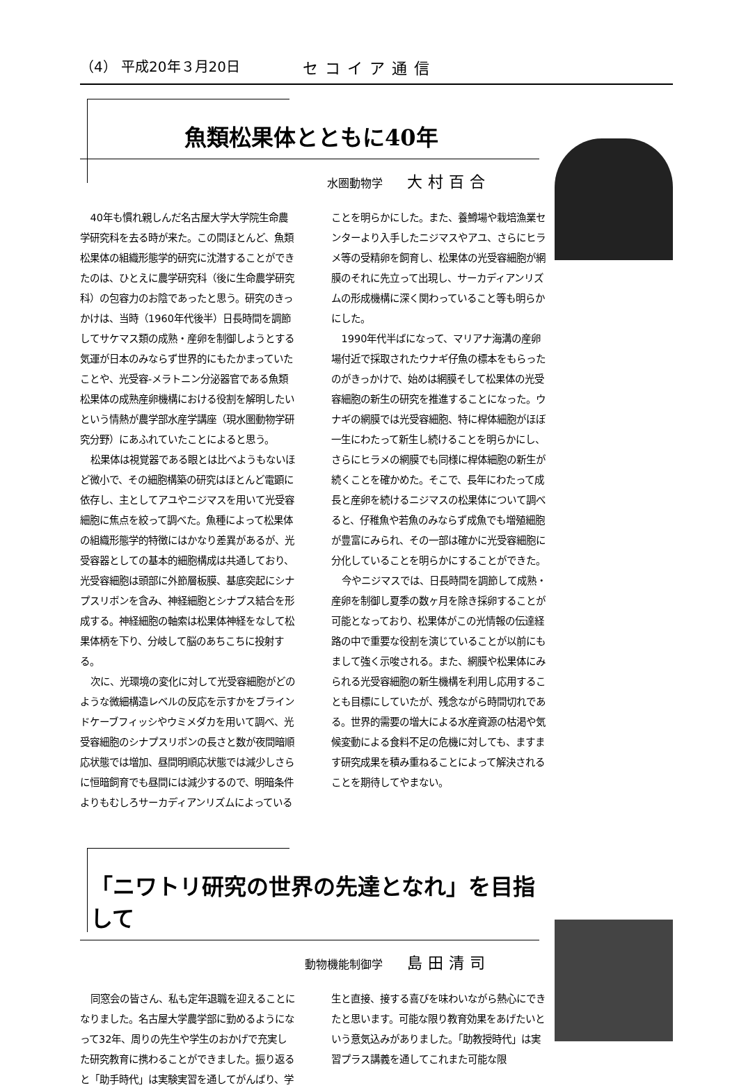（4） 平成20年３月20日 セコイア通信
魚類松果体とともに40年
水圏動物学 大村百合
40年も慣れ親しんだ名古屋大学大学院生命農学研究科を去る時が来た。この間ほとんど、魚類松果体の組織形態学的研究に沈潜することができたのは、ひとえに農学研究科（後に生命農学研究科）の包容力のお陰であったと思う。研究のきっかけは、当時（1960年代後半）日長時間を調節してサケマス類の成熟・産卵を制御しようとする気運が日本のみならず世界的にもたかまっていたことや、光受容-メラトニン分泌器官である魚類松果体の成熟産卵機構における役割を解明したいという情熱が農学部水産学講座（現水圏動物学研究分野）にあふれていたことによると思う。
松果体は視覚器である眼とは比べようもないほど微小で、その細胞構築の研究はほとんど電顕に依存し、主としてアユやニジマスを用いて光受容細胞に焦点を絞って調べた。魚種によって松果体の組織形態学的特徴にはかなり差異があるが、光受容器としての基本的細胞構成は共通しており、光受容細胞は頭部に外節層板膜、基底突起にシナプスリボンを含み、神経細胞とシナプス結合を形成する。神経細胞の軸索は松果体神経をなして松果体柄を下り、分岐して脳のあちこちに投射する。
次に、光環境の変化に対して光受容細胞がどのような微細構造レベルの反応を示すかをブラインドケーブフィッシやウミメダカを用いて調べ、光受容細胞のシナプスリボンの長さと数が夜間暗順応状態では増加、昼間明順応状態では減少しさらに恒暗飼育でも昼間には減少するので、明暗条件よりもむしろサーカディアンリズムによっていることを明らかにした。また、養鱒場や栽培漁業センターより入手したニジマスやアユ、さらにヒラメ等の受精卵を飼育し、松果体の光受容細胞が網膜のそれに先立って出現し、サーカディアンリズムの形成機構に深く関わっていること等も明らかにした。
1990年代半ばになって、マリアナ海溝の産卵場付近で採取されたウナギ仔魚の標本をもらったのがきっかけで、始めは網膜そして松果体の光受容細胞の新生の研究を推進することになった。ウナギの網膜では光受容細胞、特に桿体細胞がほぼ一生にわたって新生し続けることを明らかにし、さらにヒラメの網膜でも同様に桿体細胞の新生が続くことを確かめた。そこで、長年にわたって成長と産卵を続けるニジマスの松果体について調べると、仔稚魚や若魚のみならず成魚でも増殖細胞が豊富にみられ、その一部は確かに光受容細胞に分化していることを明らかにすることができた。
今やニジマスでは、日長時間を調節して成熟・産卵を制御し夏季の数ヶ月を除き採卵することが可能となっており、松果体がこの光情報の伝達経路の中で重要な役割を演じていることが以前にもまして強く示唆される。また、網膜や松果体にみられる光受容細胞の新生機構を利用し応用することも目標にしていたが、残念ながら時間切れである。世界的需要の増大による水産資源の枯渇や気候変動による食料不足の危機に対しても、ますます研究成果を積み重ねることによって解決されることを期待してやまない。
「ニワトリ研究の世界の先達となれ」を目指して
動物機能制御学 島田清司
同窓会の皆さん、私も定年退職を迎えることになりました。名古屋大学農学部に勤めるようになって32年、周りの先生や学生のおかげで充実した研究教育に携わることができました。振り返ると「助手時代」は実験実習を通してがんばり、学生と直接、接する喜びを味わいながら熱心にできたと思います。可能な限り教育効果をあげたいという意気込みがありました。「助教授時代」は実習プラス講義を通してこれまた可能な限